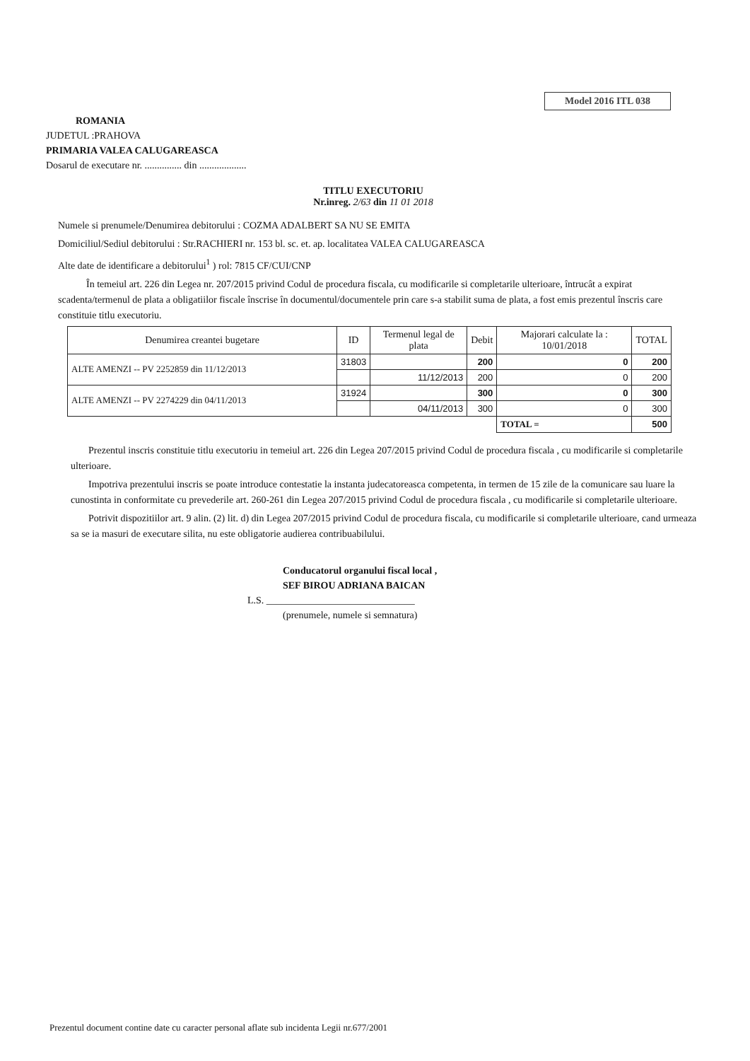Model 2016 ITL 038
ROMANIA
JUDETUL :PRAHOVA
PRIMARIA VALEA CALUGAREASCA
Dosarul de executare nr. ............... din ...................
TITLU EXECUTORIU
Nr.inreg. 2/63 din 11 01 2018
Numele si prenumele/Denumirea debitorului : COZMA ADALBERT SA NU SE EMITA
Domiciliul/Sediul debitorului : Str.RACHIERI nr. 153 bl. sc. et. ap. localitatea VALEA CALUGAREASCA
Alte date de identificare a debitorului<sup>1</sup> ) rol: 7815 CF/CUI/CNP
În temeiul art. 226 din Legea nr. 207/2015 privind Codul de procedura fiscala, cu modificarile si completarile ulterioare, întrucât a expirat scadenta/termenul de plata a obligatiilor fiscale înscrise în documentul/documentele prin care s-a stabilit suma de plata, a fost emis prezentul înscris care constituie titlu executoriu.
| Denumirea creantei bugetare | ID | Termenul legal de plata | Debit | Majorari calculate la : 10/01/2018 | TOTAL |
| --- | --- | --- | --- | --- | --- |
| ALTE AMENZI -- PV 2252859 din 11/12/2013 | 31803 | | 200 | 0 | 200 |
| | | 11/12/2013 | 200 | 0 | 200 |
| ALTE AMENZI -- PV 2274229 din 04/11/2013 | 31924 | | 300 | 0 | 300 |
| | | 04/11/2013 | 300 | 0 | 300 |
| | | | | TOTAL = | 500 |
Prezentul inscris constituie titlu executoriu in temeiul art. 226 din Legea 207/2015 privind Codul de procedura fiscala , cu modificarile si completarile ulterioare.
Impotriva prezentului inscris se poate introduce contestatie la instanta judecatoreasca competenta, in termen de 15 zile de la comunicare sau luare la cunostinta in conformitate cu prevederile art. 260-261 din Legea 207/2015 privind Codul de procedura fiscala , cu modificarile si completarile ulterioare.
Potrivit dispozitiilor art. 9 alin. (2) lit. d) din Legea 207/2015 privind Codul de procedura fiscala, cu modificarile si completarile ulterioare, cand urmeaza sa se ia masuri de executare silita, nu este obligatorie audierea contribuabilului.
Conducatorul organului fiscal local ,
SEF BIROU ADRIANA BAICAN
L.S. ______________________________
(prenumele, numele si semnatura)
Prezentul document contine date cu caracter personal aflate sub incidenta Legii nr.677/2001